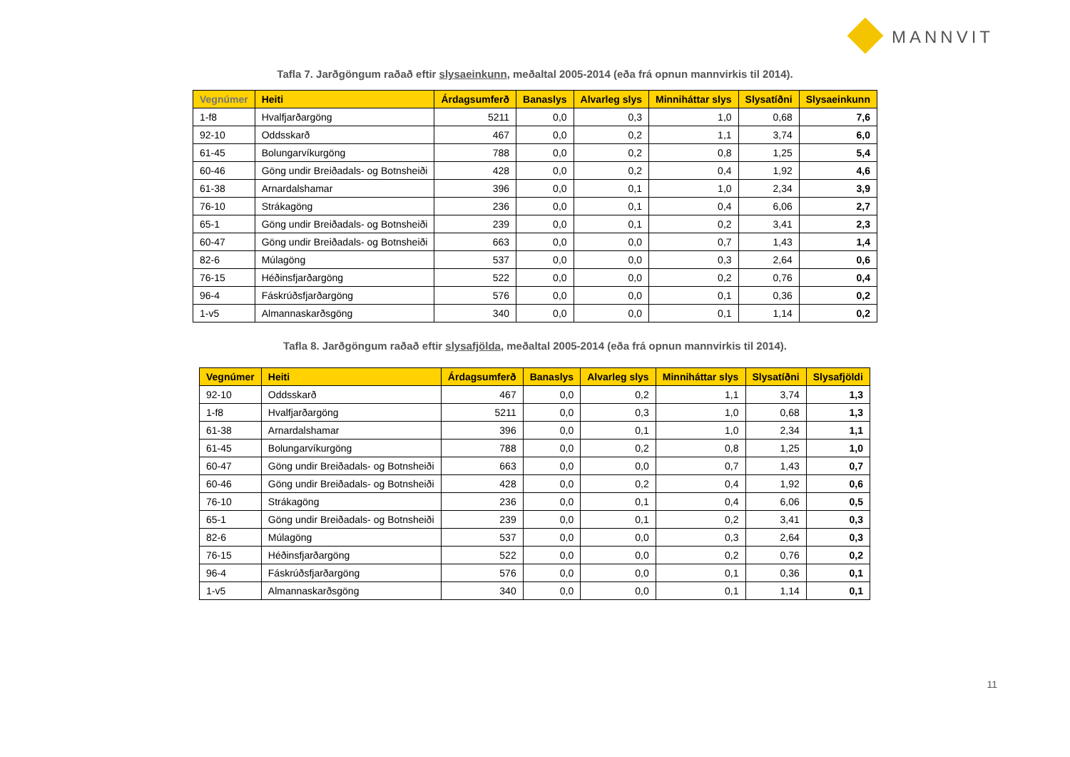MANNVIT
Tafla 7. Jarðgöngum raðað eftir slysaeinkunn, meðaltal 2005-2014 (eða frá opnun mannvirkis til 2014).
| Vegnúmer | Heiti | Árdagsumferð | Banaslys | Alvarleg slys | Minniháttar slys | Slysatíðni | Slysaeinkunn |
| --- | --- | --- | --- | --- | --- | --- | --- |
| 1-f8 | Hvalfjarðargöng | 5211 | 0,0 | 0,3 | 1,0 | 0,68 | 7,6 |
| 92-10 | Oddsskarð | 467 | 0,0 | 0,2 | 1,1 | 3,74 | 6,0 |
| 61-45 | Bolungarvíkurgöng | 788 | 0,0 | 0,2 | 0,8 | 1,25 | 5,4 |
| 60-46 | Göng undir Breiðadals- og Botnsheiði | 428 | 0,0 | 0,2 | 0,4 | 1,92 | 4,6 |
| 61-38 | Arnardalshamar | 396 | 0,0 | 0,1 | 1,0 | 2,34 | 3,9 |
| 76-10 | Strákagöng | 236 | 0,0 | 0,1 | 0,4 | 6,06 | 2,7 |
| 65-1 | Göng undir Breiðadals- og Botnsheiði | 239 | 0,0 | 0,1 | 0,2 | 3,41 | 2,3 |
| 60-47 | Göng undir Breiðadals- og Botnsheiði | 663 | 0,0 | 0,0 | 0,7 | 1,43 | 1,4 |
| 82-6 | Múlagöng | 537 | 0,0 | 0,0 | 0,3 | 2,64 | 0,6 |
| 76-15 | Héðinsfjarðargöng | 522 | 0,0 | 0,0 | 0,2 | 0,76 | 0,4 |
| 96-4 | Fáskrúðsfjarðargöng | 576 | 0,0 | 0,0 | 0,1 | 0,36 | 0,2 |
| 1-v5 | Almannaskarðsgöng | 340 | 0,0 | 0,0 | 0,1 | 1,14 | 0,2 |
Tafla 8. Jarðgöngum raðað eftir slysafjölda, meðaltal 2005-2014 (eða frá opnun mannvirkis til 2014).
| Vegnúmer | Heiti | Árdagsumferð | Banaslys | Alvarleg slys | Minniháttar slys | Slysatíðni | Slysafjöldi |
| --- | --- | --- | --- | --- | --- | --- | --- |
| 92-10 | Oddsskarð | 467 | 0,0 | 0,2 | 1,1 | 3,74 | 1,3 |
| 1-f8 | Hvalfjarðargöng | 5211 | 0,0 | 0,3 | 1,0 | 0,68 | 1,3 |
| 61-38 | Arnardalshamar | 396 | 0,0 | 0,1 | 1,0 | 2,34 | 1,1 |
| 61-45 | Bolungarvíkurgöng | 788 | 0,0 | 0,2 | 0,8 | 1,25 | 1,0 |
| 60-47 | Göng undir Breiðadals- og Botnsheiði | 663 | 0,0 | 0,0 | 0,7 | 1,43 | 0,7 |
| 60-46 | Göng undir Breiðadals- og Botnsheiði | 428 | 0,0 | 0,2 | 0,4 | 1,92 | 0,6 |
| 76-10 | Strákagöng | 236 | 0,0 | 0,1 | 0,4 | 6,06 | 0,5 |
| 65-1 | Göng undir Breiðadals- og Botnsheiði | 239 | 0,0 | 0,1 | 0,2 | 3,41 | 0,3 |
| 82-6 | Múlagöng | 537 | 0,0 | 0,0 | 0,3 | 2,64 | 0,3 |
| 76-15 | Héðinsfjarðargöng | 522 | 0,0 | 0,0 | 0,2 | 0,76 | 0,2 |
| 96-4 | Fáskrúðsfjarðargöng | 576 | 0,0 | 0,0 | 0,1 | 0,36 | 0,1 |
| 1-v5 | Almannaskarðsgöng | 340 | 0,0 | 0,0 | 0,1 | 1,14 | 0,1 |
11